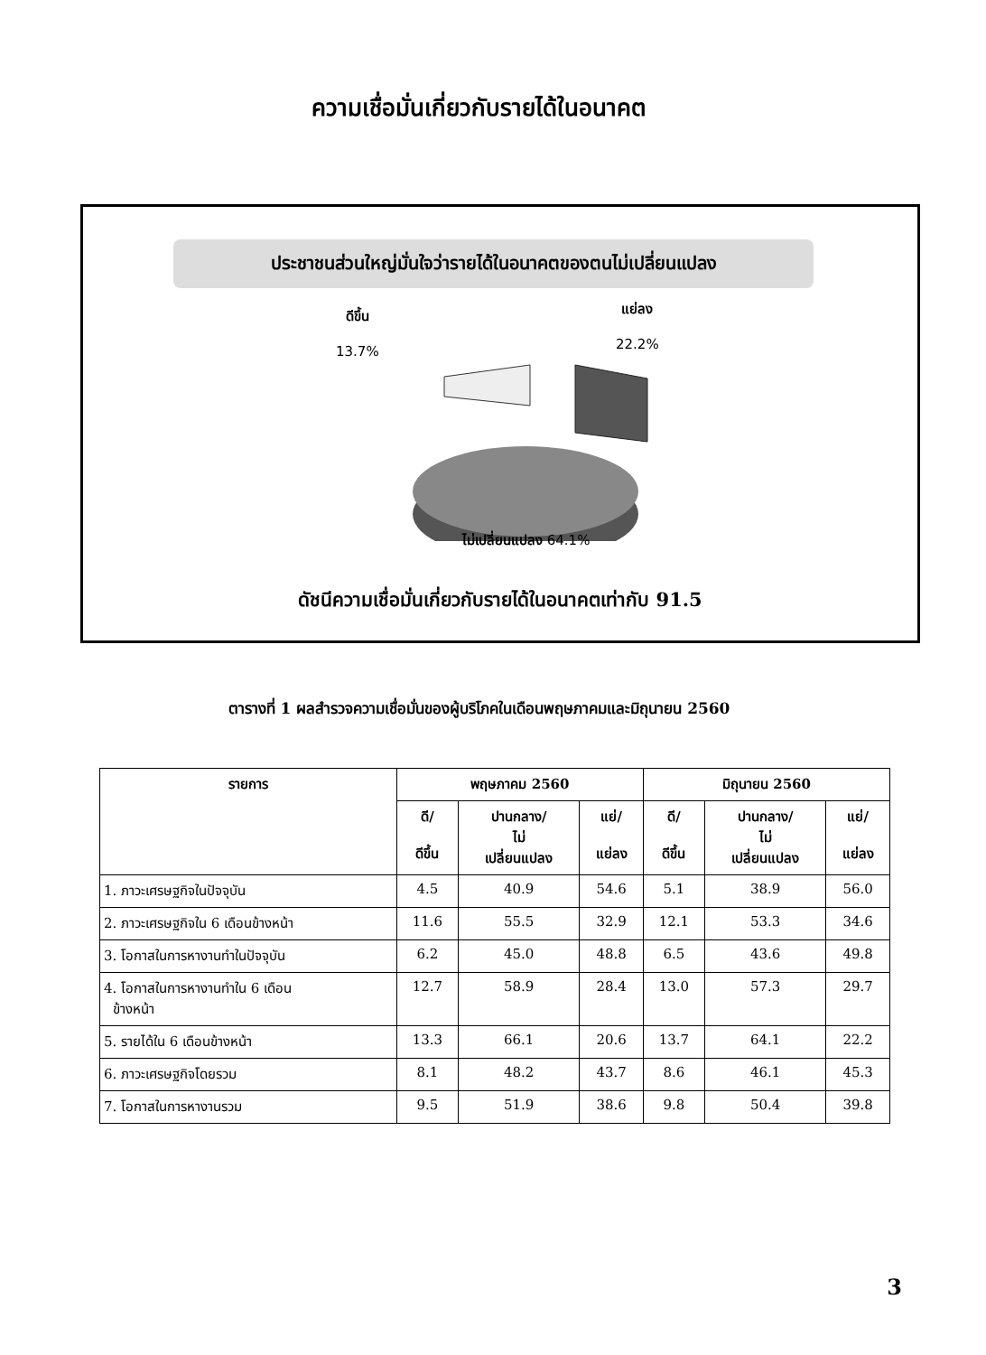ความเชื่อมั่นเกี่ยวกับรายได้ในอนาคต
ประชาชนส่วนใหญ่มั่นใจว่ารายได้ในอนาคตของตนไม่เปลี่ยนแปลง
ดีขึ้น
13.7%
แย่ลง
22.2%
ไม่เปลี่ยนแปลง 64.1%
ดัชนีความเชื่อมั่นเกี่ยวกับรายได้ในอนาคตเท่ากับ 91.5
ตารางที่ 1 ผลสำรวจความเชื่อมั่นของผู้บริโภคในเดือนพฤษภาคมและมิถุนายน 2560
| รายการ | พฤษภาคม 2560 | | | มิถุนายน 2560 | | |
| --- | --- | --- | --- | --- | --- | --- |
| | ดี/ ดีขึ้น | ปานกลาง/ ไม่ เปลี่ยนแปลง | แย่/ แย่ลง | ดี/ ดีขึ้น | ปานกลาง/ ไม่ เปลี่ยนแปลง | แย่/ แย่ลง |
| 1. ภาวะเศรษฐกิจในปัจจุบัน | 4.5 | 40.9 | 54.6 | 5.1 | 38.9 | 56.0 |
| 2. ภาวะเศรษฐกิจใน 6 เดือนข้างหน้า | 11.6 | 55.5 | 32.9 | 12.1 | 53.3 | 34.6 |
| 3. โอกาสในการหางานทำในปัจจุบัน | 6.2 | 45.0 | 48.8 | 6.5 | 43.6 | 49.8 |
| 4. โอกาสในการหางานทำใน 6 เดือน ข้างหน้า | 12.7 | 58.9 | 28.4 | 13.0 | 57.3 | 29.7 |
| 5. รายได้ใน 6 เดือนข้างหน้า | 13.3 | 66.1 | 20.6 | 13.7 | 64.1 | 22.2 |
| 6. ภาวะเศรษฐกิจโดยรวม | 8.1 | 48.2 | 43.7 | 8.6 | 46.1 | 45.3 |
| 7. โอกาสในการหางานรวม | 9.5 | 51.9 | 38.6 | 9.8 | 50.4 | 39.8 |
3